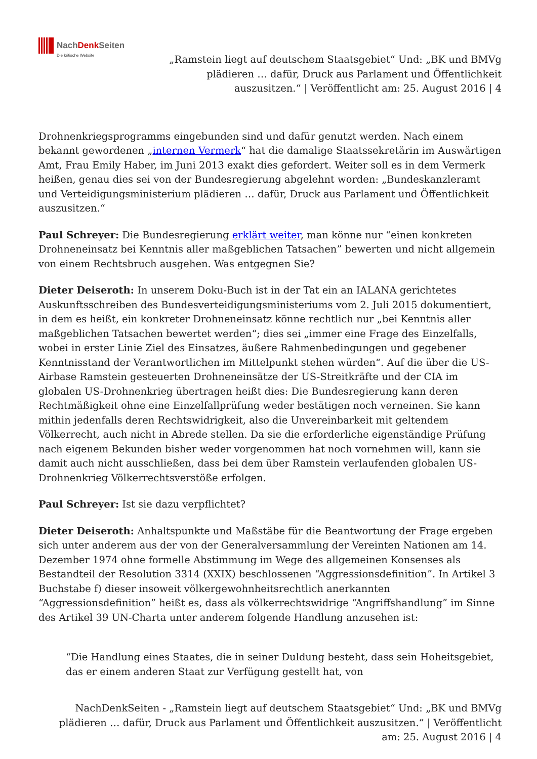NachDenk Seiten
Die kritische Website
„Ramstein liegt auf deutschem Staatsgebiet“ Und: „BK und BMVg plädieren … dafür, Druck aus Parlament und Öffentlichkeit auszusitzen.“ | Veröffentlicht am: 25. August 2016 | 4
Drohnenkriegsprogramms eingebunden sind und dafür genutzt werden. Nach einem bekannt gewordenen „internen Vermerk“ hat die damalige Staatssekretärin im Auswärtigen Amt, Frau Emily Haber, im Juni 2013 exakt dies gefordert. Weiter soll es in dem Vermerk heißen, genau dies sei von der Bundesregierung abgelehnt worden: „Bundeskanzleramt und Verteidigungsministerium plädieren … dafür, Druck aus Parlament und Öffentlichkeit auszusitzen.“
Paul Schreyer: Die Bundesregierung erklärt weiter, man könne nur “einen konkreten Drohneneinsatz bei Kenntnis aller maßgeblichen Tatsachen” bewerten und nicht allgemein von einem Rechtsbruch ausgehen. Was entgegnen Sie?
Dieter Deiseroth: In unserem Doku-Buch ist in der Tat ein an IALANA gerichtetes Auskunftsschreiben des Bundesverteidigungsministeriums vom 2. Juli 2015 dokumentiert, in dem es heißt, ein konkreter Drohneneinsatz könne rechtlich nur „bei Kenntnis aller maßgeblichen Tatsachen bewertet werden“; dies sei „immer eine Frage des Einzelfalls, wobei in erster Linie Ziel des Einsatzes, äußere Rahmenbedingungen und gegebener Kenntnisstand der Verantwortlichen im Mittelpunkt stehen würden“. Auf die über die US-Airbase Ramstein gesteuerten Drohneneinsätze der US-Streitkräfte und der CIA im globalen US-Drohnenkrieg übertragen heißt dies: Die Bundesregierung kann deren Rechtmäßigkeit ohne eine Einzelfallprüfung weder bestätigen noch verneinen. Sie kann mithin jedenfalls deren Rechtswidrigkeit, also die Unvereinbarkeit mit geltendem Völkerrecht, auch nicht in Abrede stellen. Da sie die erforderliche eigenständige Prüfung nach eigenem Bekunden bisher weder vorgenommen hat noch vornehmen will, kann sie damit auch nicht ausschließen, dass bei dem über Ramstein verlaufenden globalen US-Drohnenkrieg Völkerrechtsverstöße erfolgen.
Paul Schreyer: Ist sie dazu verpflichtet?
Dieter Deiseroth: Anhaltspunkte und Maßstäbe für die Beantwortung der Frage ergeben sich unter anderem aus der von der Generalversammlung der Vereinten Nationen am 14. Dezember 1974 ohne formelle Abstimmung im Wege des allgemeinen Konsenses als Bestandteil der Resolution 3314 (XXIX) beschlossenen “Aggressionsdefinition”. In Artikel 3 Buchstabe f) dieser insoweit völkergewohnheitsrechtlich anerkannten “Aggressionsdefinition” heißt es, dass als völkerrechtswidrige “Angriffshandlung” im Sinne des Artikel 39 UN-Charta unter anderem folgende Handlung anzusehen ist:
“Die Handlung eines Staates, die in seiner Duldung besteht, dass sein Hoheitsgebiet, das er einem anderen Staat zur Verfügung gestellt hat, von
NachDenkSeiten - „Ramstein liegt auf deutschem Staatsgebiet“ Und: „BK und BMVg plädieren … dafür, Druck aus Parlament und Öffentlichkeit auszusitzen.“ | Veröffentlicht am: 25. August 2016 | 4